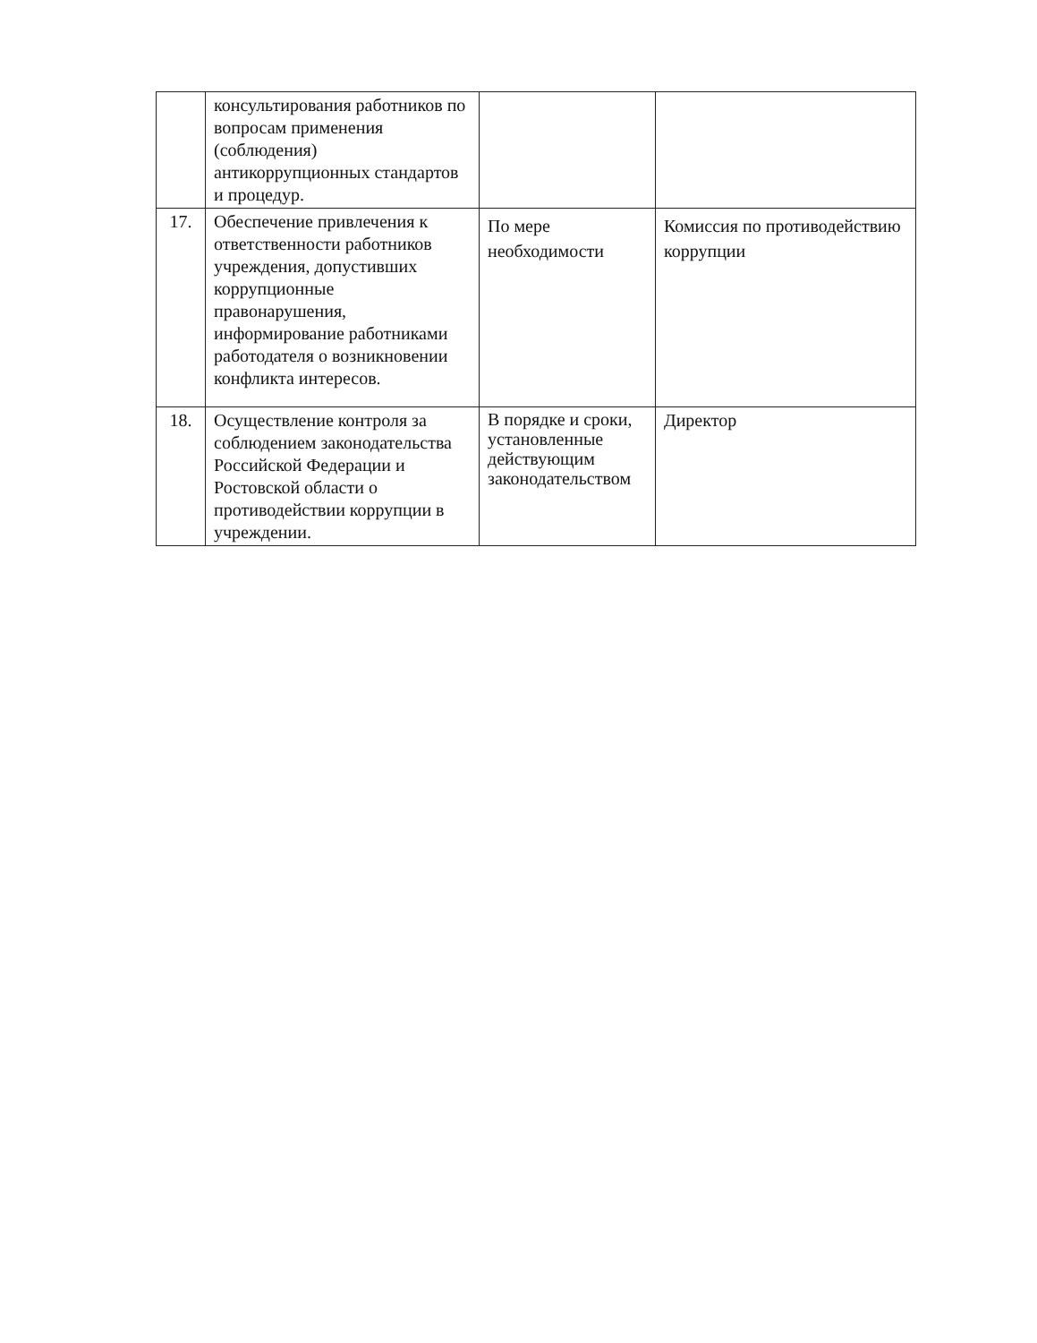| | консультирования работников по вопросам применения (соблюдения) антикоррупционных стандартов и процедур. | | |
| 17. | Обеспечение привлечения к ответственности работников учреждения, допустивших коррупционные правонарушения, информирование работниками работодателя о возникновении конфликта интересов. | По мере необходимости | Комиссия по противодействию коррупции |
| 18. | Осуществление контроля за соблюдением законодательства Российской Федерации и Ростовской области о противодействии коррупции в учреждении. | В порядке и сроки, установленные действующим законодательством | Директор |